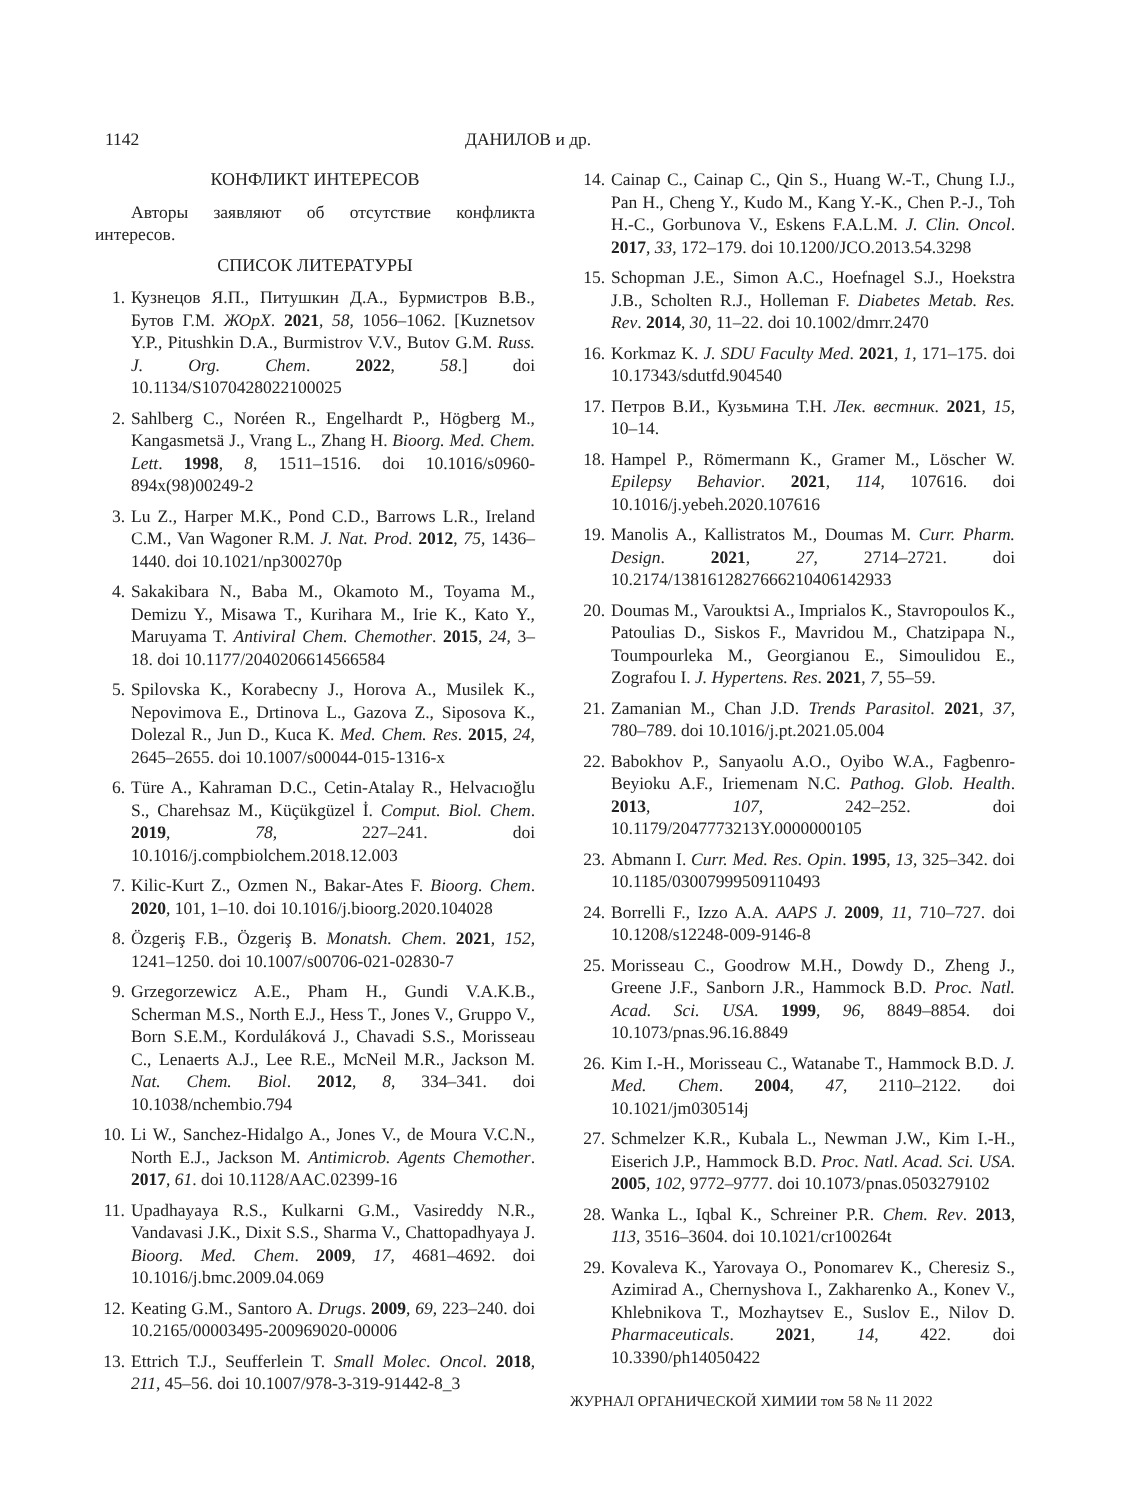1142 ДАНИЛОВ и др.
КОНФЛИКТ ИНТЕРЕСОВ
Авторы заявляют об отсутствие конфликта интересов.
СПИСОК ЛИТЕРАТУРЫ
1. Кузнецов Я.П., Питушкин Д.А., Бурмистров В.В., Бутов Г.М. ЖОрХ. 2021, 58, 1056–1062. [Kuznetsov Y.P., Pitushkin D.A., Burmistrov V.V., Butov G.M. Russ. J. Org. Chem. 2022, 58.] doi 10.1134/S1070428022100025
2. Sahlberg C., Noréen R., Engelhardt P., Högberg M., Kangasmetsä J., Vrang L., Zhang H. Bioorg. Med. Chem. Lett. 1998, 8, 1511–1516. doi 10.1016/s0960-894x(98)00249-2
3. Lu Z., Harper M.K., Pond C.D., Barrows L.R., Ireland C.M., Van Wagoner R.M. J. Nat. Prod. 2012, 75, 1436–1440. doi 10.1021/np300270p
4. Sakakibara N., Baba M., Okamoto M., Toyama M., Demizu Y., Misawa T., Kurihara M., Irie K., Kato Y., Maruyama T. Antiviral Chem. Chemother. 2015, 24, 3–18. doi 10.1177/2040206614566584
5. Spilovska K., Korabecny J., Horova A., Musilek K., Nepovimova E., Drtinova L., Gazova Z., Siposova K., Dolezal R., Jun D., Kuca K. Med. Chem. Res. 2015, 24, 2645–2655. doi 10.1007/s00044-015-1316-x
6. Türe A., Kahraman D.C., Cetin-Atalay R., Helvacıoğlu S., Charehsaz M., Küçükgüzel İ. Comput. Biol. Chem. 2019, 78, 227–241. doi 10.1016/j.compbiolchem.2018.12.003
7. Kilic-Kurt Z., Ozmen N., Bakar-Ates F. Bioorg. Chem. 2020, 101, 1–10. doi 10.1016/j.bioorg.2020.104028
8. Özgeriş F.B., Özgeriş B. Monatsh. Chem. 2021, 152, 1241–1250. doi 10.1007/s00706-021-02830-7
9. Grzegorzewicz A.E., Pham H., Gundi V.A.K.B., Scherman M.S., North E.J., Hess T., Jones V., Gruppo V., Born S.E.M., Korduláková J., Chavadi S.S., Morisseau C., Lenaerts A.J., Lee R.E., McNeil M.R., Jackson M. Nat. Chem. Biol. 2012, 8, 334–341. doi 10.1038/nchembio.794
10. Li W., Sanchez-Hidalgo A., Jones V., de Moura V.C.N., North E.J., Jackson M. Antimicrob. Agents Chemother. 2017, 61. doi 10.1128/AAC.02399-16
11. Upadhayaya R.S., Kulkarni G.M., Vasireddy N.R., Vandavasi J.K., Dixit S.S., Sharma V., Chattopadhyaya J. Bioorg. Med. Chem. 2009, 17, 4681–4692. doi 10.1016/j.bmc.2009.04.069
12. Keating G.M., Santoro A. Drugs. 2009, 69, 223–240. doi 10.2165/00003495-200969020-00006
13. Ettrich T.J., Seufferlein T. Small Molec. Oncol. 2018, 211, 45–56. doi 10.1007/978-3-319-91442-8_3
14. Cainap C., Cainap C., Qin S., Huang W.-T., Chung I.J., Pan H., Cheng Y., Kudo M., Kang Y.-K., Chen P.-J., Toh H.-C., Gorbunova V., Eskens F.A.L.M. J. Clin. Oncol. 2017, 33, 172–179. doi 10.1200/JCO.2013.54.3298
15. Schopman J.E., Simon A.C., Hoefnagel S.J., Hoekstra J.B., Scholten R.J., Holleman F. Diabetes Metab. Res. Rev. 2014, 30, 11–22. doi 10.1002/dmrr.2470
16. Korkmaz K. J. SDU Faculty Med. 2021, 1, 171–175. doi 10.17343/sdutfd.904540
17. Петров В.И., Кузьмина Т.Н. Лек. вестник. 2021, 15, 10–14.
18. Hampel P., Römermann K., Gramer M., Löscher W. Epilepsy Behavior. 2021, 114, 107616. doi 10.1016/j.yebeh.2020.107616
19. Manolis A., Kallistratos M., Doumas M. Curr. Pharm. Design. 2021, 27, 2714–2721. doi 10.2174/1381612827666210406142933
20. Doumas M., Varouktsi A., Imprialos K., Stavropoulos K., Patoulias D., Siskos F., Mavridou M., Chatzipapa N., Toumpourleka M., Georgianou E., Simoulidou E., Zografou I. J. Hypertens. Res. 2021, 7, 55–59.
21. Zamanian M., Chan J.D. Trends Parasitol. 2021, 37, 780–789. doi 10.1016/j.pt.2021.05.004
22. Babokhov P., Sanyaolu A.O., Oyibo W.A., Fagbenro-Beyioku A.F., Iriemenam N.C. Pathog. Glob. Health. 2013, 107, 242–252. doi 10.1179/2047773213Y.0000000105
23. Abmann I. Curr. Med. Res. Opin. 1995, 13, 325–342. doi 10.1185/03007999509110493
24. Borrelli F., Izzo A.A. AAPS J. 2009, 11, 710–727. doi 10.1208/s12248-009-9146-8
25. Morisseau C., Goodrow M.H., Dowdy D., Zheng J., Greene J.F., Sanborn J.R., Hammock B.D. Proc. Natl. Acad. Sci. USA. 1999, 96, 8849–8854. doi 10.1073/pnas.96.16.8849
26. Kim I.-H., Morisseau C., Watanabe T., Hammock B.D. J. Med. Chem. 2004, 47, 2110–2122. doi 10.1021/jm030514j
27. Schmelzer K.R., Kubala L., Newman J.W., Kim I.-H., Eiserich J.P., Hammock B.D. Proc. Natl. Acad. Sci. USA. 2005, 102, 9772–9777. doi 10.1073/pnas.0503279102
28. Wanka L., Iqbal K., Schreiner P.R. Chem. Rev. 2013, 113, 3516–3604. doi 10.1021/cr100264t
29. Kovaleva K., Yarovaya O., Ponomarev K., Cheresiz S., Azimirad A., Chernyshova I., Zakharenko A., Konev V., Khlebnikova T., Mozhaytsev E., Suslov E., Nilov D. Pharmaceuticals. 2021, 14, 422. doi 10.3390/ph14050422
ЖУРНАЛ ОРГАНИЧЕСКОЙ ХИМИИ том 58 № 11 2022